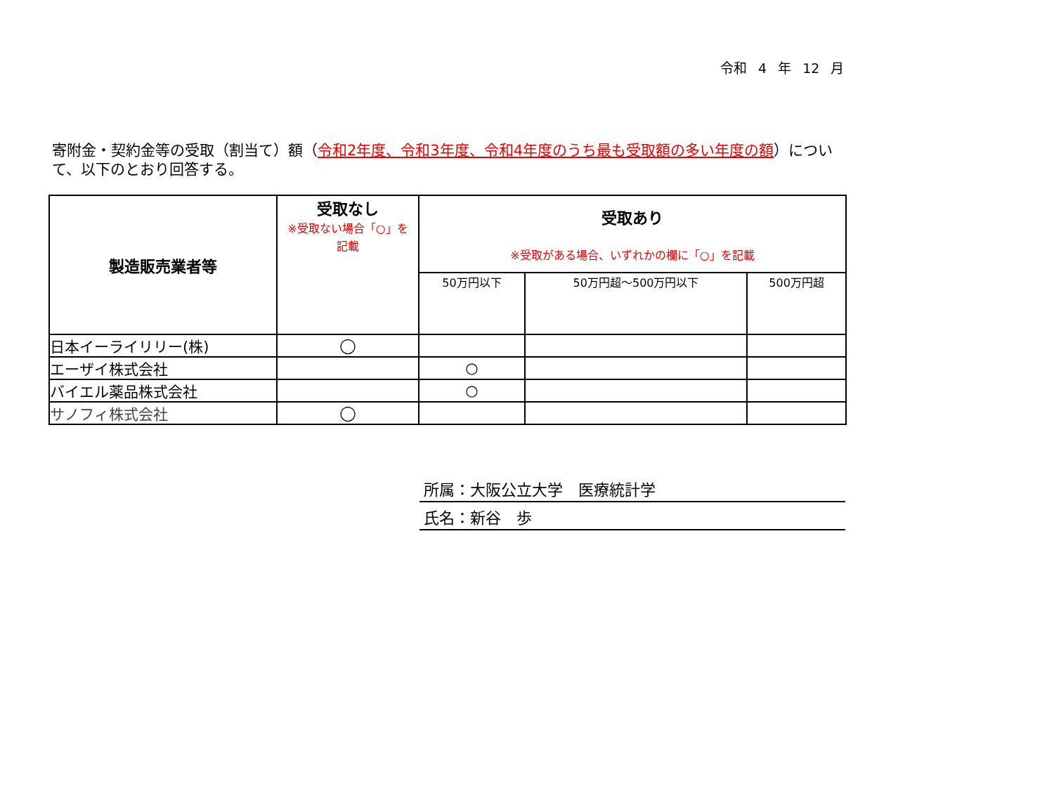令和 4 年 12 月
寄附金・契約金等の受取（割当て）額（令和2年度、令和3年度、令和4年度のうち最も受取額の多い年度の額）について、以下のとおり回答する。
| 製造販売業者等 | 受取なし ※受取ない場合「○」を 記載 | 受取あり ※受取がある場合、いずれかの欄に「○」を記載 | | |
| --- | --- | --- | --- | --- |
| | | 50万円以下 | 50万円超～500万円以下 | 500万円超 |
| 日本イーライリリー(株) | ◯ | | | |
| エーザイ株式会社 | | ○ | | |
| バイエル薬品株式会社 | | ○ | | |
| サノフィ株式会社 | ◯ | | | |
所属：大阪公立大学　医療統計学
氏名：新谷　歩